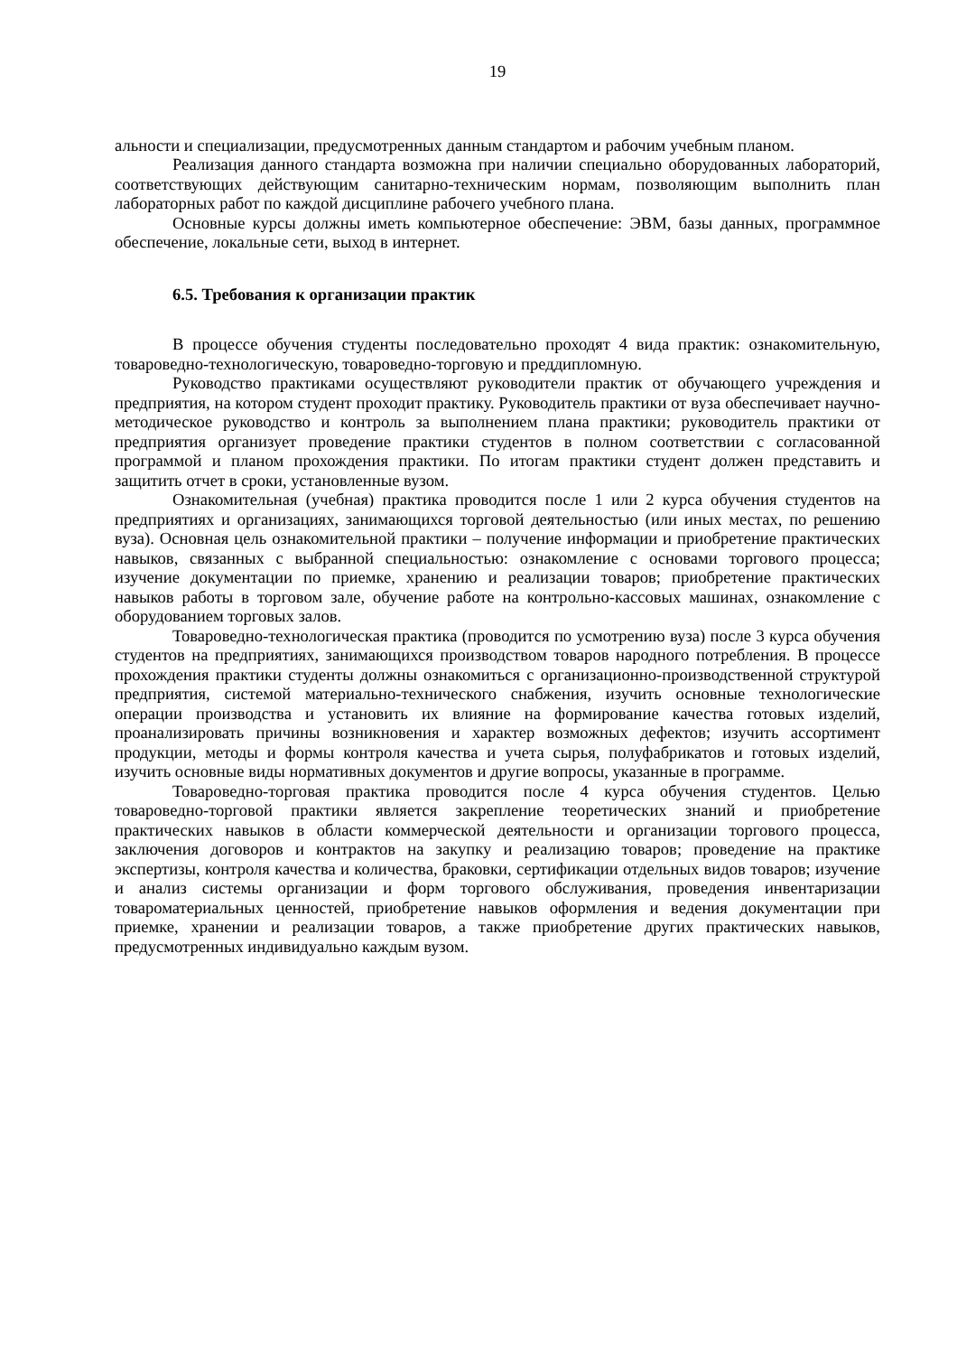19
альности и специализации, предусмотренных данным стандартом и рабочим учебным планом.
Реализация данного стандарта возможна при наличии специально оборудованных лабораторий, соответствующих действующим санитарно-техническим нормам, позволяющим выполнить план лабораторных работ по каждой дисциплине рабочего учебного плана.
Основные курсы должны иметь компьютерное обеспечение: ЭВМ, базы данных, программное обеспечение, локальные сети, выход в интернет.
6.5. Требования к организации практик
В процессе обучения студенты последовательно проходят 4 вида практик: ознакомительную, товароведно-технологическую, товароведно-торговую и преддипломную.
Руководство практиками осуществляют руководители практик от обучающего учреждения и предприятия, на котором студент проходит практику. Руководитель практики от вуза обеспечивает научно-методическое руководство и контроль за выполнением плана практики; руководитель практики от предприятия организует проведение практики студентов в полном соответствии с согласованной программой и планом прохождения практики. По итогам практики студент должен представить и защитить отчет в сроки, установленные вузом.
Ознакомительная (учебная) практика проводится после 1 или 2 курса обучения студентов на предприятиях и организациях, занимающихся торговой деятельностью (или иных местах, по решению вуза). Основная цель ознакомительной практики – получение информации и приобретение практических навыков, связанных с выбранной специальностью: ознакомление с основами торгового процесса; изучение документации по приемке, хранению и реализации товаров; приобретение практических навыков работы в торговом зале, обучение работе на контрольно-кассовых машинах, ознакомление с оборудованием торговых залов.
Товароведно-технологическая практика (проводится по усмотрению вуза) после 3 курса обучения студентов на предприятиях, занимающихся производством товаров народного потребления. В процессе прохождения практики студенты должны ознакомиться с организационно-производственной структурой предприятия, системой материально-технического снабжения, изучить основные технологические операции производства и установить их влияние на формирование качества готовых изделий, проанализировать причины возникновения и характер возможных дефектов; изучить ассортимент продукции, методы и формы контроля качества и учета сырья, полуфабрикатов и готовых изделий, изучить основные виды нормативных документов и другие вопросы, указанные в программе.
Товароведно-торговая практика проводится после 4 курса обучения студентов. Целью товароведно-торговой практики является закрепление теоретических знаний и приобретение практических навыков в области коммерческой деятельности и организации торгового процесса, заключения договоров и контрактов на закупку и реализацию товаров; проведение на практике экспертизы, контроля качества и количества, браковки, сертификации отдельных видов товаров; изучение и анализ системы организации и форм торгового обслуживания, проведения инвентаризации товароматериальных ценностей, приобретение навыков оформления и ведения документации при приемке, хранении и реализации товаров, а также приобретение других практических навыков, предусмотренных индивидуально каждым вузом.